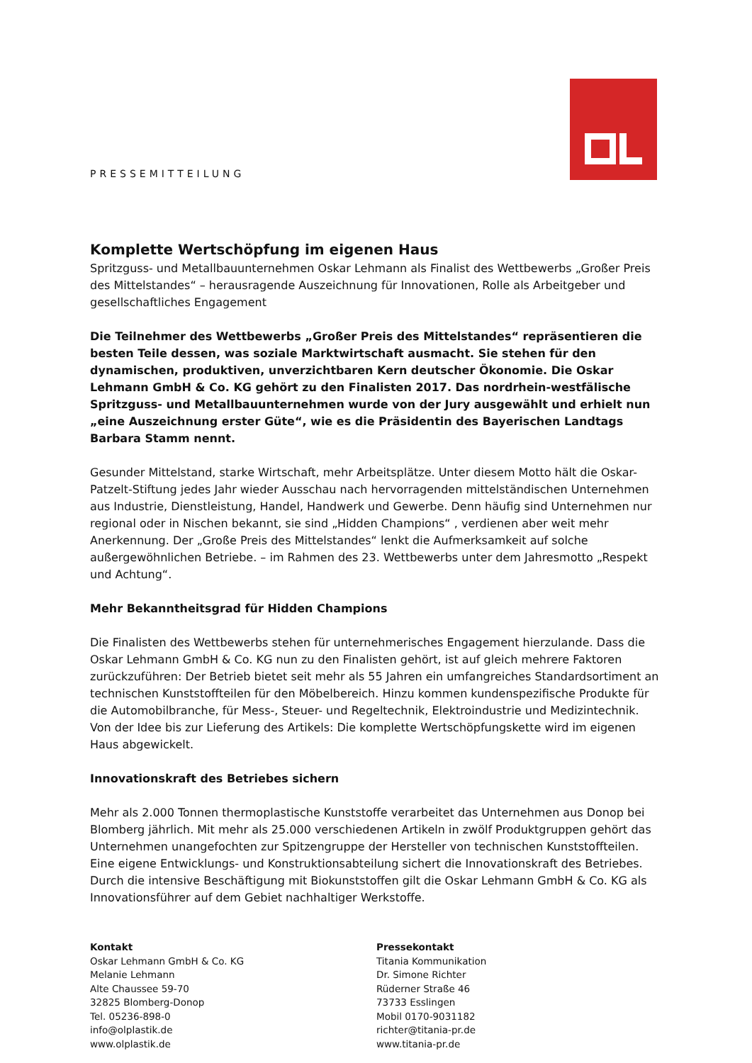PRESSEMITTEILUNG
Komplette Wertschöpfung im eigenen Haus
Spritzguss- und Metallbauunternehmen Oskar Lehmann als Finalist des Wettbewerbs „Großer Preis des Mittelstandes“ – herausragende Auszeichnung für Innovationen, Rolle als Arbeitgeber und gesellschaftliches Engagement
Die Teilnehmer des Wettbewerbs „Großer Preis des Mittelstandes“ repräsentieren die besten Teile dessen, was soziale Marktwirtschaft ausmacht. Sie stehen für den dynamischen, produktiven, unverzichtbaren Kern deutscher Ökonomie. Die Oskar Lehmann GmbH & Co. KG gehört zu den Finalisten 2017. Das nordrhein-westfälische Spritzguss- und Metallbauunternehmen wurde von der Jury ausgewählt und erhielt nun „eine Auszeichnung erster Güte“, wie es die Präsidentin des Bayerischen Landtags Barbara Stamm nennt.
Gesunder Mittelstand, starke Wirtschaft, mehr Arbeitsplätze. Unter diesem Motto hält die Oskar-Patzelt-Stiftung jedes Jahr wieder Ausschau nach hervorragenden mittelständischen Unternehmen aus Industrie, Dienstleistung, Handel, Handwerk und Gewerbe. Denn häufig sind Unternehmen nur regional oder in Nischen bekannt, sie sind „Hidden Champions“ , verdienen aber weit mehr Anerkennung. Der „Große Preis des Mittelstandes“ lenkt die Aufmerksamkeit auf solche außergewöhnlichen Betriebe. – im Rahmen des 23. Wettbewerbs unter dem Jahresmotto „Respekt und Achtung“.
Mehr Bekanntheitsgrad für Hidden Champions
Die Finalisten des Wettbewerbs stehen für unternehmerisches Engagement hierzulande. Dass die Oskar Lehmann GmbH & Co. KG nun zu den Finalisten gehört, ist auf gleich mehrere Faktoren zurückzuführen: Der Betrieb bietet seit mehr als 55 Jahren ein umfangreiches Standardsortiment an technischen Kunststoffteilen für den Möbelbereich. Hinzu kommen kundenspezifische Produkte für die Automobilbranche, für Mess-, Steuer- und Regeltechnik, Elektroindustrie und Medizintechnik. Von der Idee bis zur Lieferung des Artikels: Die komplette Wertschöpfungskette wird im eigenen Haus abgewickelt.
Innovationskraft des Betriebes sichern
Mehr als 2.000 Tonnen thermoplastische Kunststoffe verarbeitet das Unternehmen aus Donop bei Blomberg jährlich. Mit mehr als 25.000 verschiedenen Artikeln in zwölf Produktgruppen gehört das Unternehmen unangefochten zur Spitzengruppe der Hersteller von technischen Kunststoffteilen. Eine eigene Entwicklungs- und Konstruktionsabteilung sichert die Innovationskraft des Betriebes. Durch die intensive Beschäftigung mit Biokunststoffen gilt die Oskar Lehmann GmbH & Co. KG als Innovationsführer auf dem Gebiet nachhaltiger Werkstoffe.
Kontakt
Oskar Lehmann GmbH & Co. KG
Melanie Lehmann
Alte Chaussee 59-70
32825 Blomberg-Donop
Tel. 05236-898-0
info@olplastik.de
www.olplastik.de
Pressekontakt
Titania Kommunikation
Dr. Simone Richter
Rüderner Straße 46
73733 Esslingen
Mobil 0170-9031182
richter@titania-pr.de
www.titania-pr.de